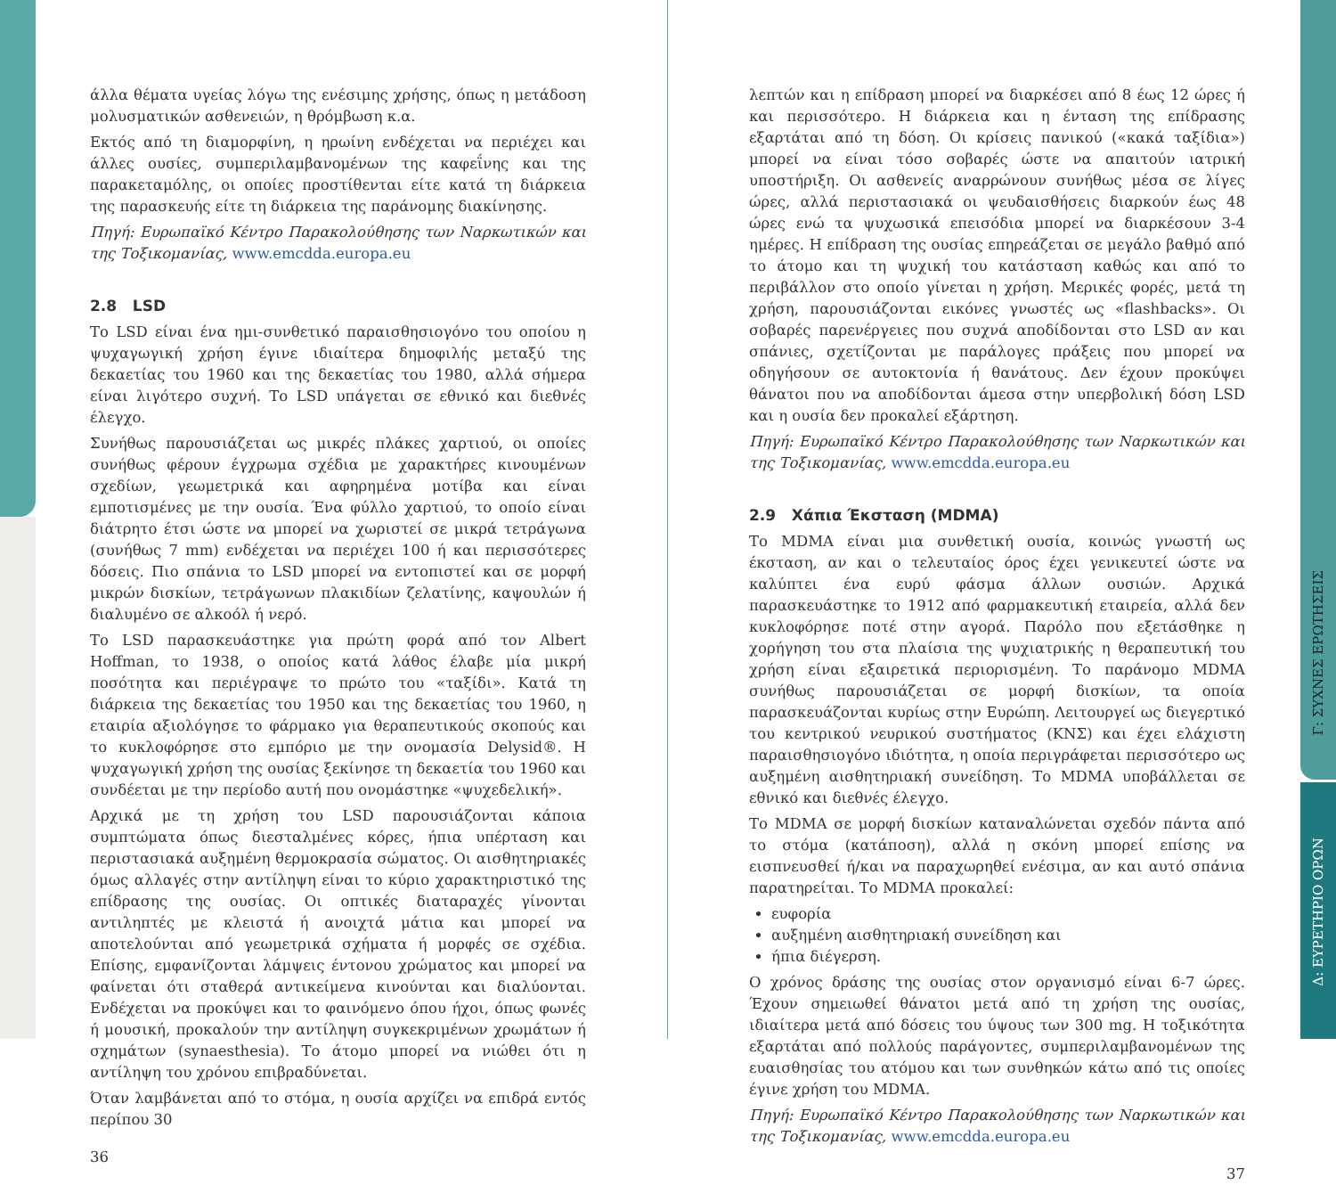άλλα θέματα υγείας λόγω της ενέσιμης χρήσης, όπως η μετάδοση μολυσματικών ασθενειών, η θρόμβωση κ.α.
Εκτός από τη διαμορφίνη, η ηρωίνη ενδέχεται να περιέχει και άλλες ουσίες, συμπεριλαμβανομένων της καφεΐνης και της παρακεταμόλης, οι οποίες προστίθενται είτε κατά τη διάρκεια της παρασκευής είτε τη διάρκεια της παράνομης διακίνησης.
Πηγή: Ευρωπαϊκό Κέντρο Παρακολούθησης των Ναρκωτικών και της Τοξικομανίας, www.emcdda.europa.eu
2.8 LSD
Το LSD είναι ένα ημι-συνθετικό παραισθησιογόνο του οποίου η ψυχαγωγική χρήση έγινε ιδιαίτερα δημοφιλής μεταξύ της δεκαετίας του 1960 και της δεκαετίας του 1980, αλλά σήμερα είναι λιγότερο συχνή. Το LSD υπάγεται σε εθνικό και διεθνές έλεγχο.
Συνήθως παρουσιάζεται ως μικρές πλάκες χαρτιού, οι οποίες συνήθως φέρουν έγχρωμα σχέδια με χαρακτήρες κινουμένων σχεδίων, γεωμετρικά και αφηρημένα μοτίβα και είναι εμποτισμένες με την ουσία. Ένα φύλλο χαρτιού, το οποίο είναι διάτρητο έτσι ώστε να μπορεί να χωριστεί σε μικρά τετράγωνα (συνήθως 7 mm) ενδέχεται να περιέχει 100 ή και περισσότερες δόσεις. Πιο σπάνια το LSD μπορεί να εντοπιστεί και σε μορφή μικρών δισκίων, τετράγωνων πλακιδίων ζελατίνης, καψουλών ή διαλυμένο σε αλκοόλ ή νερό.
Το LSD παρασκευάστηκε για πρώτη φορά από τον Albert Hoffman, το 1938, ο οποίος κατά λάθος έλαβε μία μικρή ποσότητα και περιέγραψε το πρώτο του «ταξίδι». Κατά τη διάρκεια της δεκαετίας του 1950 και της δεκαετίας του 1960, η εταιρία αξιολόγησε το φάρμακο για θεραπευτικούς σκοπούς και το κυκλοφόρησε στο εμπόριο με την ονομασία Delysid®. Η ψυχαγωγική χρήση της ουσίας ξεκίνησε τη δεκαετία του 1960 και συνδέεται με την περίοδο αυτή που ονομάστηκε «ψυχεδελική».
Αρχικά με τη χρήση του LSD παρουσιάζονται κάποια συμπτώματα όπως διεσταλμένες κόρες, ήπια υπέρταση και περιστασιακά αυξημένη θερμοκρασία σώματος. Οι αισθητηριακές όμως αλλαγές στην αντίληψη είναι το κύριο χαρακτηριστικό της επίδρασης της ουσίας. Οι οπτικές διαταραχές γίνονται αντιληπτές με κλειστά ή ανοιχτά μάτια και μπορεί να αποτελούνται από γεωμετρικά σχήματα ή μορφές σε σχέδια. Επίσης, εμφανίζονται λάμψεις έντονου χρώματος και μπορεί να φαίνεται ότι σταθερά αντικείμενα κινούνται και διαλύονται. Ενδέχεται να προκύψει και το φαινόμενο όπου ήχοι, όπως φωνές ή μουσική, προκαλούν την αντίληψη συγκεκριμένων χρωμάτων ή σχημάτων (synaesthesia). Το άτομο μπορεί να νιώθει ότι η αντίληψη του χρόνου επιβραδύνεται.
Όταν λαμβάνεται από το στόμα, η ουσία αρχίζει να επιδρά εντός περίπου 30
36
λεπτών και η επίδραση μπορεί να διαρκέσει από 8 έως 12 ώρες ή και περισσότερο. Η διάρκεια και η ένταση της επίδρασης εξαρτάται από τη δόση. Οι κρίσεις πανικού («κακά ταξίδια») μπορεί να είναι τόσο σοβαρές ώστε να απαιτούν ιατρική υποστήριξη. Οι ασθενείς αναρρώνουν συνήθως μέσα σε λίγες ώρες, αλλά περιστασιακά οι ψευδαισθήσεις διαρκούν έως 48 ώρες ενώ τα ψυχωσικά επεισόδια μπορεί να διαρκέσουν 3-4 ημέρες. Η επίδραση της ουσίας επηρεάζεται σε μεγάλο βαθμό από το άτομο και τη ψυχική του κατάσταση καθώς και από το περιβάλλον στο οποίο γίνεται η χρήση. Μερικές φορές, μετά τη χρήση, παρουσιάζονται εικόνες γνωστές ως «flashbacks». Οι σοβαρές παρενέργειες που συχνά αποδίδονται στο LSD αν και σπάνιες, σχετίζονται με παράλογες πράξεις που μπορεί να οδηγήσουν σε αυτοκτονία ή θανάτους. Δεν έχουν προκύψει θάνατοι που να αποδίδονται άμεσα στην υπερβολική δόση LSD και η ουσία δεν προκαλεί εξάρτηση.
Πηγή: Ευρωπαϊκό Κέντρο Παρακολούθησης των Ναρκωτικών και της Τοξικομανίας, www.emcdda.europa.eu
2.9 Χάπια Έκσταση (MDMA)
Το MDMA είναι μια συνθετική ουσία, κοινώς γνωστή ως έκσταση, αν και ο τελευταίος όρος έχει γενικευτεί ώστε να καλύπτει ένα ευρύ φάσμα άλλων ουσιών. Αρχικά παρασκευάστηκε το 1912 από φαρμακευτική εταιρεία, αλλά δεν κυκλοφόρησε ποτέ στην αγορά. Παρόλο που εξετάσθηκε η χορήγηση του στα πλαίσια της ψυχιατρικής η θεραπευτική του χρήση είναι εξαιρετικά περιορισμένη. Το παράνομο MDMA συνήθως παρουσιάζεται σε μορφή δισκίων, τα οποία παρασκευάζονται κυρίως στην Ευρώπη. Λειτουργεί ως διεγερτικό του κεντρικού νευρικού συστήματος (ΚΝΣ) και έχει ελάχιστη παραισθησιογόνο ιδιότητα, η οποία περιγράφεται περισσότερο ως αυξημένη αισθητηριακή συνείδηση. Το MDMA υποβάλλεται σε εθνικό και διεθνές έλεγχο.
Το MDMA σε μορφή δισκίων καταναλώνεται σχεδόν πάντα από το στόμα (κατάποση), αλλά η σκόνη μπορεί επίσης να εισπνευσθεί ή/και να παραχωρηθεί ενέσιμα, αν και αυτό σπάνια παρατηρείται. Το MDMA προκαλεί:
ευφορία
αυξημένη αισθητηριακή συνείδηση και
ήπια διέγερση.
Ο χρόνος δράσης της ουσίας στον οργανισμό είναι 6-7 ώρες. Έχουν σημειωθεί θάνατοι μετά από τη χρήση της ουσίας, ιδιαίτερα μετά από δόσεις του ύψους των 300 mg. Η τοξικότητα εξαρτάται από πολλούς παράγοντες, συμπεριλαμβανομένων της ευαισθησίας του ατόμου και των συνθηκών κάτω από τις οποίες έγινε χρήση του MDMA.
Πηγή: Ευρωπαϊκό Κέντρο Παρακολούθησης των Ναρκωτικών και της Τοξικομανίας, www.emcdda.europa.eu
37
Γ: ΣΥΧΝΕΣ ΕΡΩΤΗΣΕΙΣ
Δ: ΕΥΡΕΤΗΡΙΟ ΟΡΩΝ